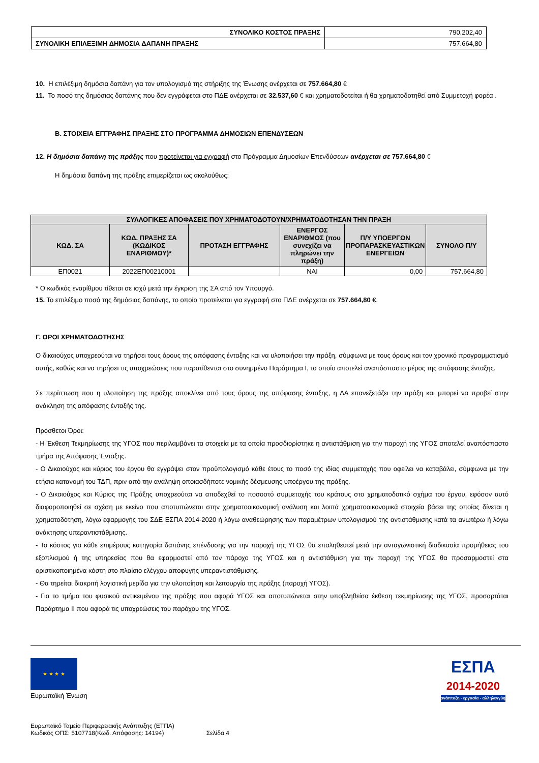| ΣΥΝΟΛΙΚΟ ΚΟΣΤΟΣ ΠΡΑΞΗΣ | 790.202,40 |
| ΣΥΝΟΛΙΚΗ ΕΠΙΛΕΞΙΜΗ ΔΗΜΟΣΙΑ ΔΑΠΑΝΗ ΠΡΑΞΗΣ | 757.664,80 |
10. Η επιλέξιμη δημόσια δαπάνη για τον υπολογισμό της στήριξης της Ένωσης ανέρχεται σε 757.664,80 €
11. Το ποσό της δημόσιας δαπάνης που δεν εγγράφεται στο ΠΔΕ ανέρχεται σε 32.537,60 € και χρηματοδοτείται ή θα χρηματοδοτηθεί από Συμμετοχή φορέα .
Β. ΣΤΟΙΧΕΙΑ ΕΓΓΡΑΦΗΣ ΠΡΑΞΗΣ ΣΤΟ ΠΡΟΓΡΑΜΜΑ ΔΗΜΟΣΙΩΝ ΕΠΕΝΔΥΣΕΩΝ
12. Η δημόσια δαπάνη της πράξης που προτείνεται για εγγραφή στο Πρόγραμμα Δημοσίων Επενδύσεων ανέρχεται σε 757.664,80 €
Η δημόσια δαπάνη της πράξης επιμερίζεται ως ακολούθως:
| ΣΥΛΛΟΓΙΚΕΣ ΑΠΟΦΑΣΕΙΣ ΠΟΥ ΧΡΗΜΑΤΟΔΟΤΟΥΝ/ΧΡΗΜΑΤΟΔΟΤΗΣΑΝ ΤΗΝ ΠΡΑΞΗ | | | | | |
| --- | --- | --- | --- | --- | --- |
| ΚΩΔ. ΣΑ | ΚΩΔ. ΠΡΑΞΗΣ ΣΑ (ΚΩΔΙΚΟΣ ΕΝΑΡΙΘΜΟΥ)* | ΠΡΟΤΑΣΗ ΕΓΓΡΑΦΗΣ | ΕΝΕΡΓΟΣ ΕΝΑΡΙΘΜΟΣ (που συνεχίζει να πληρώνει την πράξη) | Π/Υ ΥΠΟΕΡΓΩΝ ΠΡΟΠΑΡΑΣΚΕΥΑΣΤΙΚΩΝ ΕΝΕΡΓΕΙΩΝ | ΣΥΝΟΛΟ Π/Υ |
| ΕΠ0021 | 2022ΕΠ00210001 | | ΝΑΙ | 0,00 | 757.664,80 |
* Ο κωδικός εναρίθμου τίθεται σε ισχύ μετά την έγκριση της ΣΑ από τον Υπουργό.
15. Το επιλέξιμο ποσό της δημόσιας δαπάνης, το οποίο προτείνεται για εγγραφή στο ΠΔΕ ανέρχεται σε 757.664,80 €.
Γ. ΟΡΟΙ ΧΡΗΜΑΤΟΔΟΤΗΣΗΣ
Ο δικαιούχος υποχρεούται να τηρήσει τους όρους της απόφασης ένταξης και να υλοποιήσει την πράξη, σύμφωνα με τους όρους και τον χρονικό προγραμματισμό αυτής, καθώς και να τηρήσει τις υποχρεώσεις που παρατίθενται στο συνημμένο Παράρτημα Ι, το οποίο αποτελεί αναπόσπαστο μέρος της απόφασης ένταξης.
Σε περίπτωση που η υλοποίηση της πράξης αποκλίνει από τους όρους της απόφασης ένταξης, η ΔΑ επανεξετάζει την πράξη και μπορεί να προβεί στην ανάκληση της απόφασης ένταξής της.
Πρόσθετοι Όροι:
- Η Έκθεση Τεκμηρίωσης της ΥΓΟΣ που περιλαμβάνει τα στοιχεία με τα οποία προσδιορίστηκε η αντιστάθμιση για την παροχή της ΥΓΟΣ αποτελεί αναπόσπαστο τμήμα της Απόφασης Ένταξης.
- Ο Δικαιούχος και κύριος του έργου θα εγγράψει στον προϋπολογισμό κάθε έτους το ποσό της ιδίας συμμετοχής που οφείλει να καταβάλει, σύμφωνα με την ετήσια κατανομή του ΤΔΠ, πριν από την ανάληψη οποιασδήποτε νομικής δέσμευσης υποέργου της πράξης.
- Ο Δικαιούχος και Κύριος της Πράξης υποχρεούται να αποδεχθεί το ποσοστό συμμετοχής του κράτους στο χρηματοδοτικό σχήμα του έργου, εφόσον αυτό διαφοροποιηθεί σε σχέση με εκείνο που αποτυπώνεται στην χρηματοοικονομική ανάλυση και λοιπά χρηματοοικονομικά στοιχεία βάσει της οποίας δίνεται η χρηματοδότηση, λόγω εφαρμογής του ΣΔΕ ΕΣΠΑ 2014-2020 ή λόγω αναθεώρησης των παραμέτρων υπολογισμού της αντιστάθμισης κατά τα ανωτέρω ή λόγω ανάκτησης υπεραντιστάθμισης.
- Το κόστος για κάθε επιμέρους κατηγορία δαπάνης επένδυσης για την παροχή της ΥΓΟΣ θα επαληθευτεί μετά την ανταγωνιστική διαδικασία προμήθειας του εξοπλισμού ή της υπηρεσίας που θα εφαρμοστεί από τον πάροχο της ΥΓΟΣ και η αντιστάθμιση για την παροχή της ΥΓΟΣ θα προσαρμοστεί στα οριστικοποιημένα κόστη στο πλαίσιο ελέγχου αποφυγής υπεραντιστάθμισης.
- Θα τηρείται διακριτή λογιστική μερίδα για την υλοποίηση και λειτουργία της πράξης (παροχή ΥΓΟΣ).
- Για το τμήμα του φυσικού αντικειμένου της πράξης που αφορά ΥΓΟΣ και αποτυπώνεται στην υποβληθείσα έκθεση τεκμηρίωσης της ΥΓΟΣ, προσαρτάται Παράρτημα ΙΙ που αφορά τις υποχρεώσεις του παρόχου της ΥΓΟΣ.
★ ★ ★ ★
Ευρωπαϊκή Ένωση
ΕΣΠΑ
2014-2020
ανάπτυξη - εργασία - αλληλεγγύη
Ευρωπαϊκό Ταμείο Περιφερειακής Ανάπτυξης (ΕΤΠΑ)
Κωδικός ΟΠΣ: 5107718(Κωδ. Απόφασης: 14194) Σελίδα 4